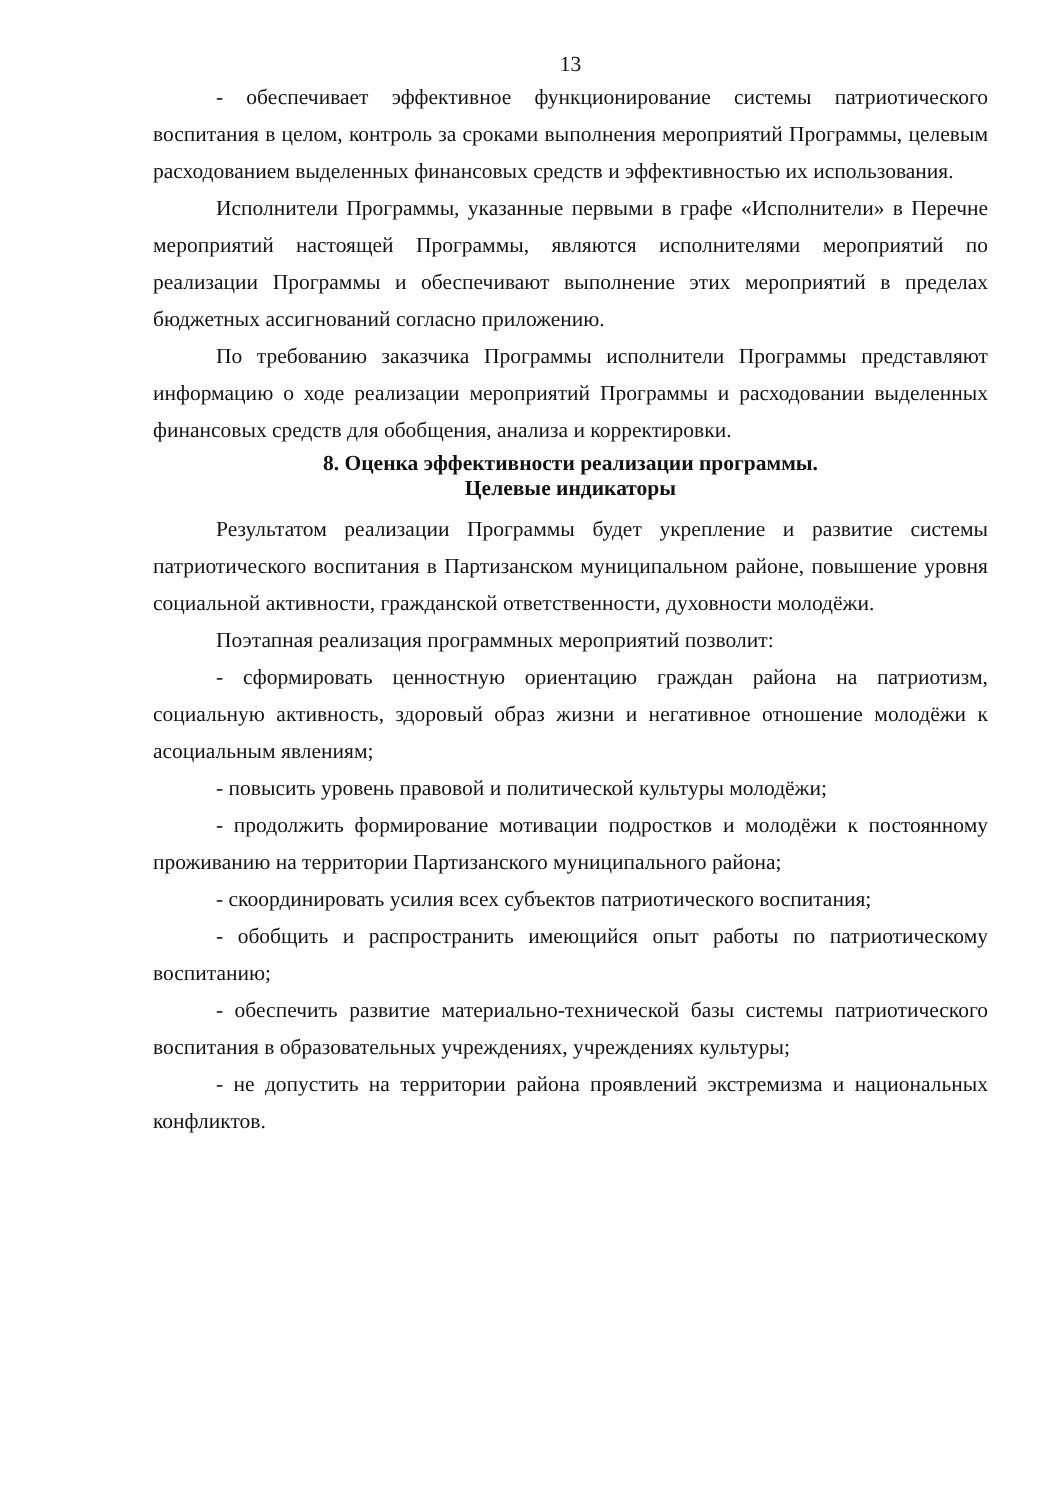13
- обеспечивает эффективное функционирование системы патриотического воспитания в целом, контроль за сроками выполнения мероприятий Программы, целевым расходованием выделенных финансовых средств и эффективностью их использования.
Исполнители Программы, указанные первыми в графе «Исполнители» в Перечне мероприятий настоящей Программы, являются исполнителями мероприятий по реализации Программы и обеспечивают выполнение этих мероприятий в пределах бюджетных ассигнований согласно приложению.
По требованию заказчика Программы исполнители Программы представляют информацию о ходе реализации мероприятий Программы и расходовании выделенных финансовых средств для обобщения, анализа и корректировки.
8. Оценка эффективности реализации программы.
Целевые индикаторы
Результатом реализации Программы будет укрепление и развитие системы патриотического воспитания в Партизанском муниципальном районе, повышение уровня социальной активности, гражданской ответственности, духовности молодёжи.
Поэтапная реализация программных мероприятий позволит:
- сформировать ценностную ориентацию граждан района на патриотизм, социальную активность, здоровый образ жизни и негативное отношение молодёжи к асоциальным явлениям;
- повысить уровень правовой и политической культуры молодёжи;
- продолжить формирование мотивации подростков и молодёжи к постоянному проживанию на территории Партизанского муниципального района;
- скоординировать усилия всех субъектов патриотического воспитания;
- обобщить и распространить имеющийся опыт работы по патриотическому воспитанию;
- обеспечить развитие материально-технической базы системы патриотического воспитания в образовательных учреждениях, учреждениях культуры;
- не допустить на территории района проявлений экстремизма и национальных конфликтов.